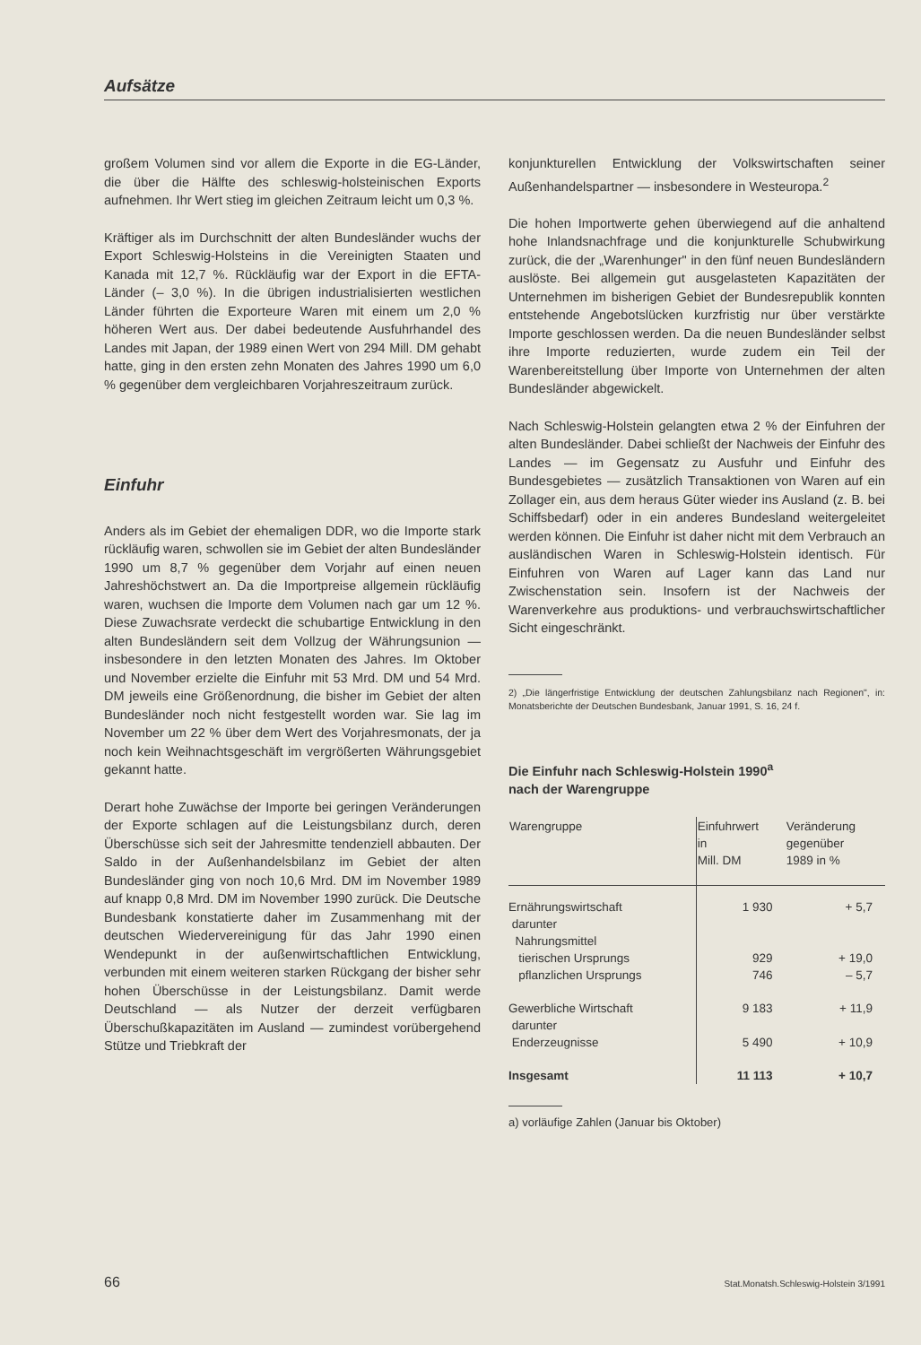Aufsätze
großem Volumen sind vor allem die Exporte in die EG-Länder, die über die Hälfte des schleswig-holsteinischen Exports aufnehmen. Ihr Wert stieg im gleichen Zeitraum leicht um 0,3 %.
Kräftiger als im Durchschnitt der alten Bundesländer wuchs der Export Schleswig-Holsteins in die Vereinigten Staaten und Kanada mit 12,7 %. Rückläufig war der Export in die EFTA-Länder (– 3,0 %). In die übrigen industrialisierten westlichen Länder führten die Exporteure Waren mit einem um 2,0 % höheren Wert aus. Der dabei bedeutende Ausfuhrhandel des Landes mit Japan, der 1989 einen Wert von 294 Mill. DM gehabt hatte, ging in den ersten zehn Monaten des Jahres 1990 um 6,0 % gegenüber dem vergleichbaren Vorjahreszeitraum zurück.
Einfuhr
Anders als im Gebiet der ehemaligen DDR, wo die Importe stark rückläufig waren, schwollen sie im Gebiet der alten Bundesländer 1990 um 8,7 % gegenüber dem Vorjahr auf einen neuen Jahreshöchstwert an. Da die Importpreise allgemein rückläufig waren, wuchsen die Importe dem Volumen nach gar um 12 %. Diese Zuwachsrate verdeckt die schubartige Entwicklung in den alten Bundesländern seit dem Vollzug der Währungsunion — insbesondere in den letzten Monaten des Jahres. Im Oktober und November erzielte die Einfuhr mit 53 Mrd. DM und 54 Mrd. DM jeweils eine Größenordnung, die bisher im Gebiet der alten Bundesländer noch nicht festgestellt worden war. Sie lag im November um 22 % über dem Wert des Vorjahresmonats, der ja noch kein Weihnachtsgeschäft im vergrößerten Währungsgebiet gekannt hatte.
Derart hohe Zuwächse der Importe bei geringen Veränderungen der Exporte schlagen auf die Leistungsbilanz durch, deren Überschüsse sich seit der Jahresmitte tendenziell abbauten. Der Saldo in der Außenhandelsbilanz im Gebiet der alten Bundesländer ging von noch 10,6 Mrd. DM im November 1989 auf knapp 0,8 Mrd. DM im November 1990 zurück. Die Deutsche Bundesbank konstatierte daher im Zusammenhang mit der deutschen Wiedervereinigung für das Jahr 1990 einen Wendepunkt in der außenwirtschaftlichen Entwicklung, verbunden mit einem weiteren starken Rückgang der bisher sehr hohen Überschüsse in der Leistungsbilanz. Damit werde Deutschland — als Nutzer der derzeit verfügbaren Überschußkapazitäten im Ausland — zumindest vorübergehend Stütze und Triebkraft der
konjunkturellen Entwicklung der Volkswirtschaften seiner Außenhandelspartner — insbesondere in Westeuropa.<sup>2</sup>
Die hohen Importwerte gehen überwiegend auf die anhaltend hohe Inlandsnachfrage und die konjunkturelle Schubwirkung zurück, die der „Warenhunger" in den fünf neuen Bundesländern auslöste. Bei allgemein gut ausgelasteten Kapazitäten der Unternehmen im bisherigen Gebiet der Bundesrepublik konnten entstehende Angebotslücken kurzfristig nur über verstärkte Importe geschlossen werden. Da die neuen Bundesländer selbst ihre Importe reduzierten, wurde zudem ein Teil der Warenbereitstellung über Importe von Unternehmen der alten Bundesländer abgewickelt.
Nach Schleswig-Holstein gelangten etwa 2 % der Einfuhren der alten Bundesländer. Dabei schließt der Nachweis der Einfuhr des Landes — im Gegensatz zu Ausfuhr und Einfuhr des Bundesgebietes — zusätzlich Transaktionen von Waren auf ein Zollager ein, aus dem heraus Güter wieder ins Ausland (z. B. bei Schiffsbedarf) oder in ein anderes Bundesland weitergeleitet werden können. Die Einfuhr ist daher nicht mit dem Verbrauch an ausländischen Waren in Schleswig-Holstein identisch. Für Einfuhren von Waren auf Lager kann das Land nur Zwischenstation sein. Insofern ist der Nachweis der Warenverkehre aus produktions- und verbrauchswirtschaftlicher Sicht eingeschränkt.
2) „Die längerfristige Entwicklung der deutschen Zahlungsbilanz nach Regionen", in: Monatsberichte der Deutschen Bundesbank, Januar 1991, S. 16, 24 f.
Die Einfuhr nach Schleswig-Holstein 1990<sup>a</sup>
nach der Warengruppe
| Warengruppe | Einfuhrwert in Mill. DM | Veränderung gegenüber 1989 in % |
| --- | --- | --- |
| Ernährungswirtschaft | 1 930 | + 5,7 |
| darunter | | |
| Nahrungsmittel | | |
| tierischen Ursprungs | 929 | + 19,0 |
| pflanzlichen Ursprungs | 746 | – 5,7 |
| Gewerbliche Wirtschaft | 9 183 | + 11,9 |
| darunter | | |
| Enderzeugnisse | 5 490 | + 10,9 |
| Insgesamt | 11 113 | + 10,7 |
a) vorläufige Zahlen (Januar bis Oktober)
66 Stat.Monatsh.Schleswig-Holstein 3/1991